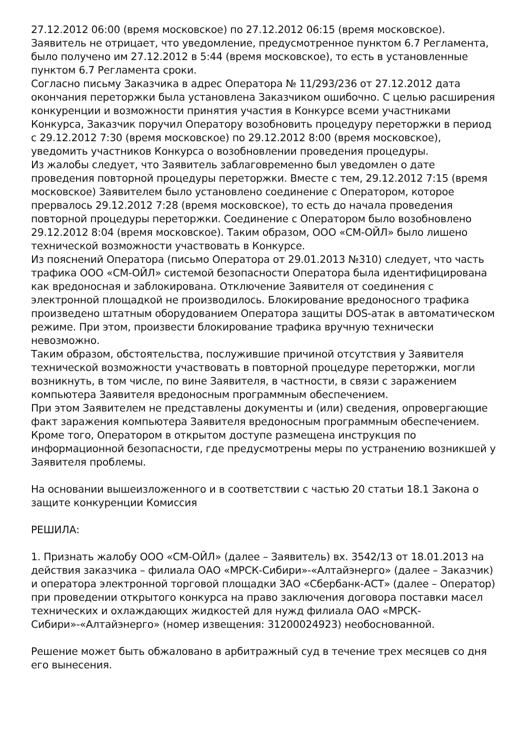27.12.2012 06:00 (время московское) по 27.12.2012 06:15 (время московское).
Заявитель не отрицает, что уведомление, предусмотренное пунктом 6.7 Регламента, было получено им 27.12.2012 в 5:44 (время московское), то есть в установленные пунктом 6.7 Регламента сроки.
Согласно письму Заказчика в адрес Оператора № 11/293/236 от 27.12.2012 дата окончания переторжки была установлена Заказчиком ошибочно. С целью расширения конкуренции и возможности принятия участия в Конкурсе всеми участниками Конкурса, Заказчик поручил Оператору возобновить процедуру переторжки в период с 29.12.2012 7:30 (время московское) по 29.12.2012 8:00 (время московское), уведомить участников Конкурса о возобновлении проведения процедуры.
Из жалобы следует, что Заявитель заблаговременно был уведомлен о дате проведения повторной процедуры переторжки. Вместе с тем, 29.12.2012 7:15 (время московское) Заявителем было установлено соединение с Оператором, которое прервалось 29.12.2012 7:28 (время московское), то есть до начала проведения повторной процедуры переторжки. Соединение с Оператором было возобновлено 29.12.2012 8:04 (время московское). Таким образом, ООО «СМ-ОЙЛ» было лишено технической возможности участвовать в Конкурсе.
Из пояснений Оператора (письмо Оператора от 29.01.2013 №310) следует, что часть трафика ООО «СМ-ОЙЛ» системой безопасности Оператора была идентифицирована как вредоносная и заблокирована. Отключение Заявителя от соединения с электронной площадкой не производилось. Блокирование вредоносного трафика произведено штатным оборудованием Оператора защиты DOS-атак в автоматическом режиме. При этом, произвести блокирование трафика вручную технически невозможно.
Таким образом, обстоятельства, послужившие причиной отсутствия у Заявителя технической возможности участвовать в повторной процедуре переторжки, могли возникнуть, в том числе, по вине Заявителя, в частности, в связи с заражением компьютера Заявителя вредоносным программным обеспечением.
При этом Заявителем не представлены документы и (или) сведения, опровергающие факт заражения компьютера Заявителя вредоносным программным обеспечением.
Кроме того, Оператором в открытом доступе размещена инструкция по информационной безопасности, где предусмотрены меры по устранению возникшей у Заявителя проблемы.
На основании вышеизложенного и в соответствии с частью 20 статьи 18.1 Закона о защите конкуренции Комиссия
РЕШИЛА:
1. Признать жалобу ООО «СМ-ОЙЛ» (далее – Заявитель) вх. 3542/13 от 18.01.2013 на действия заказчика – филиала ОАО «МРСК-Сибири»-«Алтайэнерго» (далее – Заказчик) и оператора электронной торговой площадки ЗАО «Сбербанк-АСТ» (далее – Оператор) при проведении открытого конкурса на право заключения договора поставки масел технических и охлаждающих жидкостей для нужд филиала ОАО «МРСК-Сибири»-«Алтайэнерго» (номер извещения: 31200024923) необоснованной.
Решение может быть обжаловано в арбитражный суд в течение трех месяцев со дня его вынесения.